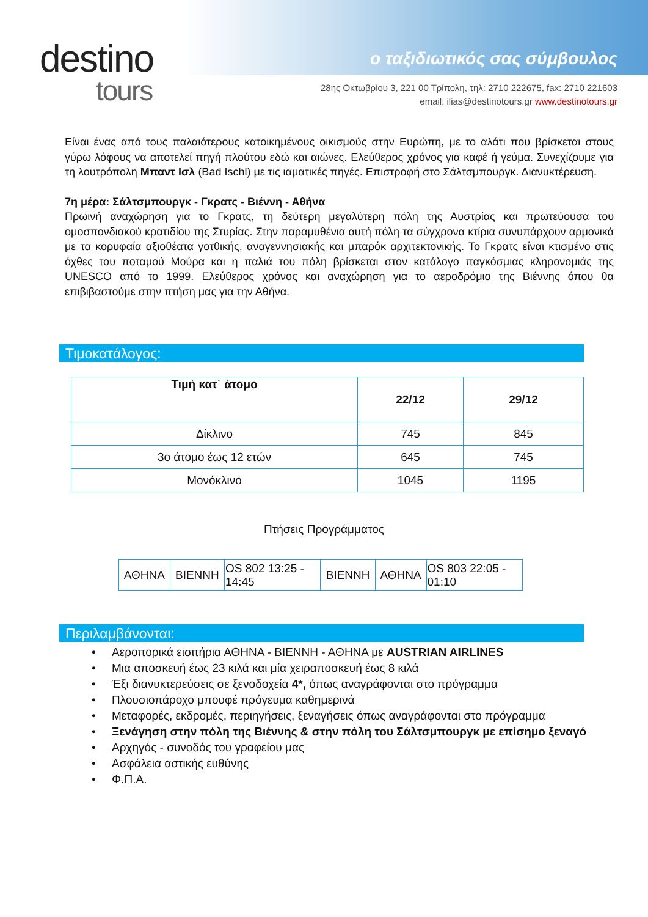destino
tours
ο ταξιδιωτικός σας σύμβουλος
28ης Οκτωβρίου 3, 221 00 Τρίπολη, τηλ: 2710 222675, fax: 2710 221603
email: ilias@destinotours.gr www.destinotours.gr
Είναι ένας από τους παλαιότερους κατοικημένους οικισμούς στην Ευρώπη, με το αλάτι που βρίσκεται στους γύρω λόφους να αποτελεί πηγή πλούτου εδώ και αιώνες. Ελεύθερος χρόνος για καφέ ή γεύμα. Συνεχίζουμε για τη λουτρόπολη Μπαντ Ισλ (Bad Ischl) με τις ιαματικές πηγές. Επιστροφή στο Σάλτσμπουργκ. Διανυκτέρευση.
7η μέρα: Σάλτσμπουργκ - Γκρατς - Βιέννη - Αθήνα
Πρωινή αναχώρηση για το Γκρατς, τη δεύτερη μεγαλύτερη πόλη της Αυστρίας και πρωτεύουσα του ομοσπονδιακού κρατιδίου της Στυρίας. Στην παραμυθένια αυτή πόλη τα σύγχρονα κτίρια συνυπάρχουν αρμονικά με τα κορυφαία αξιοθέατα γοτθικής, αναγεννησιακής και μπαρόκ αρχιτεκτονικής. Το Γκρατς είναι κτισμένο στις όχθες του ποταμού Μούρα και η παλιά του πόλη βρίσκεται στον κατάλογο παγκόσμιας κληρονομιάς της UNESCO από το 1999. Ελεύθερος χρόνος και αναχώρηση για το αεροδρόμιο της Βιέννης όπου θα επιβιβαστούμε στην πτήση μας για την Αθήνα.
Τιμοκατάλογος:
| Τιμή κατ΄ άτομο | 22/12 | 29/12 |
| --- | --- | --- |
| Δίκλινο | 745 | 845 |
| 3ο άτομο έως 12 ετών | 645 | 745 |
| Μονόκλινο | 1045 | 1195 |
Πτήσεις Προγράμματος
| ΑΘΗΝΑ | ΒΙΕΝΝΗ | OS 802 13:25 - 14:45 | ΒΙΕΝΝΗ | ΑΘΗΝΑ | OS 803 22:05 - 01:10 |
Περιλαμβάνονται:
• Αεροπορικά εισιτήρια ΑΘΗΝΑ - ΒΙΕΝΝΗ - ΑΘΗΝΑ με AUSTRIAN AIRLINES
• Μια αποσκευή έως 23 κιλά και μία χειραποσκευή έως 8 κιλά
• Έξι διανυκτερεύσεις σε ξενοδοχεία 4*, όπως αναγράφονται στο πρόγραμμα
• Πλουσιοπάροχο μπουφέ πρόγευμα καθημερινά
• Μεταφορές, εκδρομές, περιηγήσεις, ξεναγήσεις όπως αναγράφονται στο πρόγραμμα
• Ξενάγηση στην πόλη της Βιέννης & στην πόλη του Σάλτσμπουργκ με επίσημο ξεναγό
• Αρχηγός - συνοδός του γραφείου μας
• Ασφάλεια αστικής ευθύνης
• Φ.Π.Α.